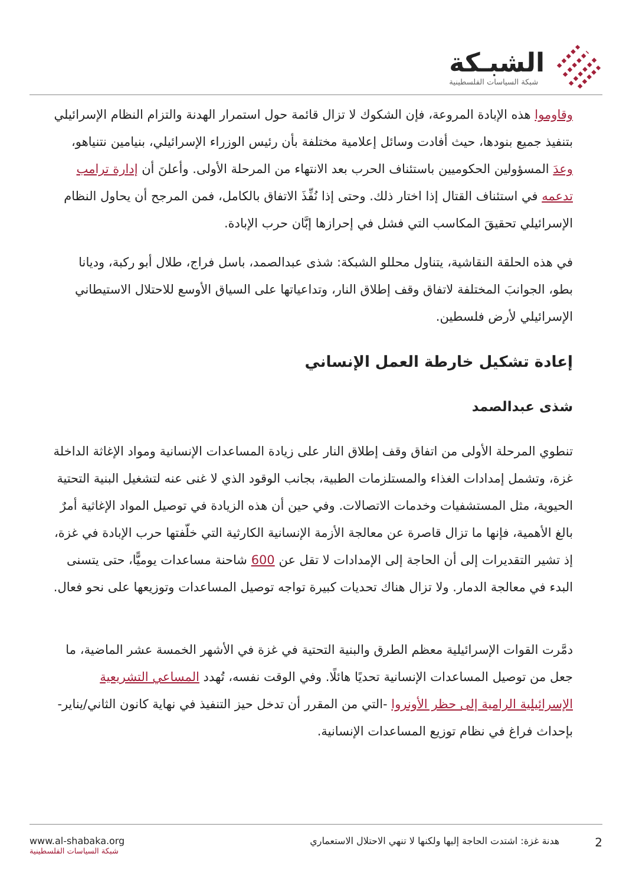الشبـكة
شبكة السياسات الفلسطينية
وقاوموا هذه الإبادة المروعة، فإن الشكوك لا تزال قائمة حول استمرار الهدنة والتزام النظام الإسرائيلي بتنفيذ جميع بنودها، حيث أفادت وسائل إعلامية مختلفة بأن رئيس الوزراء الإسرائيلي، بنيامين نتنياهو، وعدَ المسؤولين الحكوميين باستئناف الحرب بعد الانتهاء من المرحلة الأولى. وأعلنَ أن إدارة ترامب تدعمه في استئناف القتال إذا اختار ذلك. وحتى إذا نُفِّذَ الاتفاق بالكامل، فمن المرجح أن يحاول النظام الإسرائيلي تحقيقَ المكاسب التي فشل في إحرازها إبَّان حرب الإبادة.
في هذه الحلقة النقاشية، يتناول محللو الشبكة: شذى عبدالصمد، باسل فراج، طلال أبو ركبة، وديانا بطو، الجوانبَ المختلفة لاتفاق وقف إطلاق النار، وتداعياتها على السياق الأوسع للاحتلال الاستيطاني الإسرائيلي لأرض فلسطين.
إعادة تشكيل خارطة العمل الإنساني
شذى عبدالصمد
تنطوي المرحلة الأولى من اتفاق وقف إطلاق النار على زيادة المساعدات الإنسانية ومواد الإغاثة الداخلة غزة، وتشمل إمدادات الغذاء والمستلزمات الطبية، بجانب الوقود الذي لا غنى عنه لتشغيل البنية التحتية الحيوية، مثل المستشفيات وخدمات الاتصالات. وفي حين أن هذه الزيادة في توصيل المواد الإغاثية أمرٌ بالغ الأهمية، فإنها ما تزال قاصرة عن معالجة الأزمة الإنسانية الكارثية التي خلّفتها حرب الإبادة في غزة، إذ تشير التقديرات إلى أن الحاجة إلى الإمدادات لا تقل عن 600 شاحنة مساعدات يوميًّا، حتى يتسنى البدء في معالجة الدمار. ولا تزال هناك تحديات كبيرة تواجه توصيل المساعدات وتوزيعها على نحو فعال.
دمَّرت القوات الإسرائيلية معظم الطرق والبنية التحتية في غزة في الأشهر الخمسة عشر الماضية، ما جعل من توصيل المساعدات الإنسانية تحديًا هائلًا. وفي الوقت نفسه، تُهدد المساعي التشريعية الإسرائيلية الرامية إلى حظر الأونروا -التي من المقرر أن تدخل حيز التنفيذ في نهاية كانون الثاني/يناير- بإحداث فراغ في نظام توزيع المساعدات الإنسانية.
www.al-shabaka.org
شبكة السياسات الفلسطينية
2 هدنة غزة: اشتدت الحاجة إليها ولكنها لا تنهي الاحتلال الاستعماري